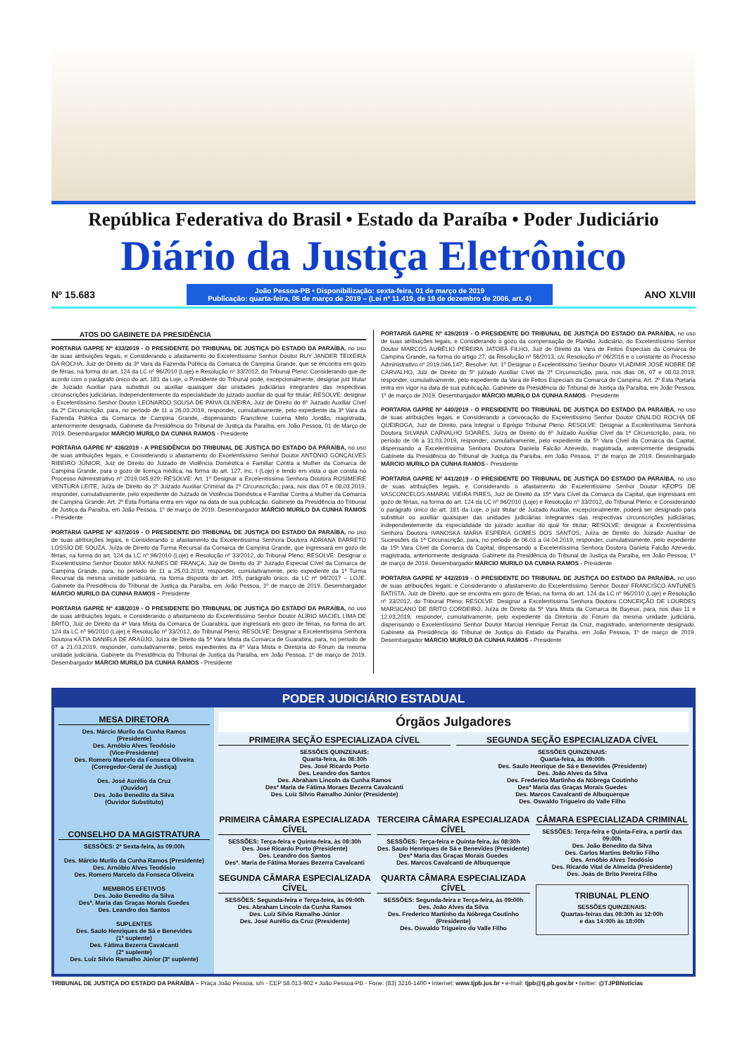República Federativa do Brasil • Estado da Paraíba • Poder Judiciário
Diário da Justiça Eletrônico
Nº 15.683
João Pessoa-PB • Disponibilização: sexta-feira, 01 de março de 2019
Publicação: quarta-feira, 06 de março de 2019 – (Lei nº 11.419, de 19 de dezembro de 2006, art. 4)
ANO XLVIII
ATOS DO GABINETE DA PRESIDÊNCIA
PORTARIA GAPRE Nº 433/2019 - O PRESIDENTE DO TRIBUNAL DE JUSTIÇA DO ESTADO DA PARAÍBA, no uso de suas atribuições legais, e Considerando o afastamento do Excelentíssimo Senhor Doutor RUY JANDER TEIXEIRA DA ROCHA, Juiz de Direito da 3ª Vara da Fazenda Pública da Comarca de Campina Grande, que se encontra em gozo de férias, na forma do art. 124 da LC nº 96/2010 (Loje) e Resolução nº 33/2012, do Tribunal Pleno; Considerando que de acordo com o parágrafo único do art. 181 da Loje, o Presidente do Tribunal pode, excepcionalmente, designar juiz titular de Juizado Auxiliar para substituir ou auxiliar quaisquer das unidades judiciárias integrantes das respectivas circunscrições judiciárias, independentemente da especialidade do juizado auxiliar do qual for titular; RESOLVE: designar o Excelentíssimo Senhor Doutor LEONARDO SOUSA DE PAIVA OLIVEIRA, Juiz de Direito do 6º Juizado Auxiliar Cível da 2ª Circunscrição, para, no período de 11 a 26.03.2019, responder, cumulativamente, pelo expediente da 3ª Vara da Fazenda Pública da Comarca de Campina Grande, dispensando Francilene Lucena Melo Jordão, magistrada, anteriormente designada. Gabinete da Presidência do Tribunal de Justiça da Paraíba, em João Pessoa, 01 de Março de 2019. Desembargador MÁRCIO MURILO DA CUNHA RAMOS - Presidente
PORTARIA GAPRE Nº 436/2019 - A PRESIDÊNCIA DO TRIBUNAL DE JUSTIÇA DO ESTADO DA PARAÍBA, no uso de suas atribuições legais, e Considerando o afastamento do Excelentíssimo Senhor Doutor ANTÔNIO GONÇALVES RIBEIRO JÚNIOR, Juiz de Direito do Juizado de Violência Doméstica e Familiar Contra a Mulher da Comarca de Campina Grande, para o gozo de licença médica, na forma do art. 127, inc. I (Loje) e tendo em vista o que consta no Processo Administrativo nº 2019.045.929; RESOLVE: Art. 1º Designar a Excelentíssima Senhora Doutora ROSIMEIRE VENTURA LEITE, Juíza de Direito do 2º Juizado Auxiliar Criminal da 2ª Circunscrição, para, nos dias 07 e 08.03.2019, responder, cumulativamente, pelo expediente do Juizado de Violência Doméstica e Familiar Contra a Mulher da Comarca de Campina Grande. Art. 2º Esta Portaria entra em vigor na data de sua publicação. Gabinete da Presidência do Tribunal de Justiça da Paraíba, em João Pessoa, 1º de março de 2019. Desembargador MÁRCIO MURILO DA CUNHA RAMOS - Presidente
PORTARIA GAPRE Nº 437/2019 - O PRESIDENTE DO TRIBUNAL DE JUSTIÇA DO ESTADO DA PARAÍBA, no uso de suas atribuições legais, e Considerando o afastamento da Excelentíssima Senhora Doutora ADRIANA BARRETO LOSSÍO DE SOUZA, Juíza de Direito da Turma Recursal da Comarca de Campina Grande, que ingressará em gozo de férias, na forma do art. 124 da LC nº 96/2010 (Loje) e Resolução nº 33/2012, do Tribunal Pleno; RESOLVE: Designar o Excelentíssimo Senhor Doutor MAX NUNES DE FRANÇA, Juiz de Direito do 3º Juizado Especial Cível da Comarca de Campina Grande, para, no período de 11 a 25.03.2019, responder, cumulativamente, pelo expediente da 1ª Turma Recursal da mesma unidade judiciária, na forma disposta do art. 205, parágrafo único, da LC nº 96/2017 – LOJE. Gabinete da Presidência do Tribunal de Justiça da Paraíba, em João Pessoa, 1º de março de 2019. Desembargador MÁRCIO MURILO DA CUNHA RAMOS – Presidente
PORTARIA GAPRE Nº 438/2019 - O PRESIDENTE DO TRIBUNAL DE JUSTIÇA DO ESTADO DA PARAÍBA, no uso de suas atribuições legais, e Considerando o afastamento do Excelentíssimo Senhor Doutor ALÍRIO MACIEL LIMA DE BRITO, Juiz de Direito da 4ª Vara Mista da Comarca de Guarabira, que ingressará em gozo de férias, na forma do art. 124 da LC nº 96/2010 (Loje) e Resolução nº 33/2012, do Tribunal Pleno; RESOLVE: Designar a Excelentíssima Senhora Doutora KÁTIA DANIELA DE ARAÚJO, Juíza de Direito da 5ª Vara Mista da Comarca de Guarabira, para, no período de 07 a 21.03.2019, responder, cumulativamente, pelos expedientes da 4ª Vara Mista e Diretoria do Fórum da mesma unidade judiciária. Gabinete da Presidência do Tribunal de Justiça da Paraíba, em João Pessoa, 1º de março de 2019. Desembargador MÁRCIO MURILO DA CUNHA RAMOS - Presidente
PORTARIA GAPRE Nº 439/2019 - O PRESIDENTE DO TRIBUNAL DE JUSTIÇA DO ESTADO DA PARAÍBA, no uso de suas atribuições legais, e Considerando o gozo da compensação de Plantão Judiciário, do Excelentíssimo Senhor Doutor MARCOS AURÉLIO PEREIRA JATOBÁ FILHO, Juiz de Direito da Vara de Feitos Especiais da Comarca de Campina Grande, na forma do artigo 27, da Resolução nº 56/2013, c/c Resolução nº 06/2016 e o constante do Processo Administrativo nº 2019.046.147; Resolve: Art. 1º Designar o Excelentíssimo Senhor Doutor VLADIMIR JOSÉ NOBRE DE CARVALHO, Juiz de Direito do 5º juizado Auxiliar Cível da 2ª Circunscrição, para, nos dias 06, 07 e 08.03.2019, responder, cumulativamente, pelo expediente da Vara de Feitos Especiais da Comarca de Campina. Art. 2º Esta Portaria entra em vigor na data de sua publicação. Gabinete da Presidência do Tribunal de Justiça da Paraíba, em João Pessoa, 1º de março de 2019. Desembargador MÁRCIO MURILO DA CUNHA RAMOS - Presidente
PORTARIA GAPRE Nº 440/2019 - O PRESIDENTE DO TRIBUNAL DE JUSTIÇA DO ESTADO DA PARAÍBA, no uso de suas atribuições legais, e Considerando a convocação do Excelentíssimo Senhor Doutor ONALDO ROCHA DE QUEIROGA, Juiz de Direito, para integrar o Egrégio Tribunal Pleno. RESOLVE: Designar a Excelentíssima Senhora Doutora SILVANA CARVALHO SOARES, Juíza de Direito do 6º Juizado Auxiliar Cível da 1ª Circunscrição, para, no período de 06 a 31.03.2019, responder, cumulativamente, pelo expediente da 5ª Vara Cível da Comarca da Capital, dispensando a Excelentíssima Senhora Doutora Daniela Falcão Azevedo, magistrada, anteriormente designada. Gabinete da Presidência do Tribunal de Justiça da Paraíba, em João Pessoa, 1º de março de 2019. Desembargado MÁRCIO MURILO DA CUNHA RAMOS - Presidente
PORTARIA GAPRE Nº 441/2019 - O PRESIDENTE DO TRIBUNAL DE JUSTIÇA DO ESTADO DA PARAÍBA, no uso de suas atribuições legais, e Considerando o afastamento do Excelentíssimo Senhor Doutor KÉOPS DE VASCONCELOS AMARAL VIEIRA PIRES, Juiz de Direito da 15ª Vara Cível da Comarca da Capital, que ingressará em gozo de férias, na forma do art. 124 da LC nº 96/2010 (Loje) e Resolução nº 33/2012, do Tribunal Pleno; e Considerando o parágrafo único do art. 181 da Loje, o juiz titular de Juizado Auxiliar, excepcionalmente, poderá ser designado para substituir ou auxiliar quaisquer das unidades judiciárias integrantes das respectivas circunscrições judiciárias, independentemente da especialidade do juizado auxiliar do qual for titular; RESOLVE: designar a Excelentíssima Senhora Doutora IVANOSKA MARIA ESPERIA GOMES DOS SANTOS, Juíza de Direito do Juizado Auxiliar de Sucessões da 1ª Circunscrição, para, no período de 06.03 a 04.04.2019, responder, cumulativamente, pelo expediente da 15ª Vara Cível da Comarca da Capital, dispensando a Excelentíssima Senhora Doutora Daniela Falcão Azevedo, magistrada, anteriormente designada. Gabinete da Presidência do Tribunal de Justiça da Paraíba, em João Pessoa, 1º de março de 2019. Desembargador MÁRCIO MURILO DA CUNHA RAMOS - Presidente
PORTARIA GAPRE Nº 442/2019 - O PRESIDENTE DO TRIBUNAL DE JUSTIÇA DO ESTADO DA PARAÍBA, no uso de suas atribuições legais; e Considerando o afastamento do Excelentíssimo Senhor Doutor FRANCISCO ANTUNES BATISTA, Juiz de Direito, que se encontra em gozo de férias, na forma do art. 124 da LC nº 96/2010 (Loje) e Resolução nº 33/2012, do Tribunal Pleno; RESOLVE: Designar a Excelentíssima Senhora Doutora CONCEIÇÃO DE LOURDES MARSICANO DE BRITO CORDEIRO, Juíza de Direito da 5ª Vara Mista da Comarca de Bayeux, para, nos dias 11 e 12.03.2019, responder, cumulativamente, pelo expediente da Diretoria do Fórum da mesma unidade judiciária, dispensando o Excelentíssimo Senhor Doutor Marcial Henrique Ferraz da Cruz, magistrado, anteriormente designado. Gabinete da Presidência do Tribunal de Justiça do Estado da Paraíba, em João Pessoa, 1º de março de 2019. Desembargador MÁRCIO MURILO DA CUNHA RAMOS - Presidente
PODER JUDICIÁRIO ESTADUAL
MESA DIRETORA
Des. Márcio Murilo da Cunha Ramos
(Presidente)
Des. Arnóbio Alves Teodósio
(Vice-Presidente)
Des. Romero Marcelo da Fonseca Oliveira
(Corregedor-Geral de Justiça)
Des. José Aurélio da Cruz
(Ouvidor)
Des. João Benedito da Silva
(Ouvidor Substituto)
CONSELHO DA MAGISTRATURA
SESSÕES: 2ª Sexta-feira, às 09:00h
Des. Márcio Murilo da Cunha Ramos (Presidente)
Des. Arnóbio Alves Teodósio
Des. Romero Marcelo da Fonseca Oliveira
MEMBROS EFETIVOS
Des. João Benedito da Silva
Desª. Maria das Graças Morais Guedes
Des. Leandro dos Santos
SUPLENTES
Des. Saulo Henriques de Sá e Benevides
(1º suplente)
Des. Fátima Bezerra Cavalcanti
(2º suplente)
Des. Luiz Silvio Ramalho Júnior (3º suplente)
Órgãos Julgadores
PRIMEIRA SEÇÃO ESPECIALIZADA CÍVEL
SESSÕES QUINZENAIS:
Quarta-feira, às 08:30h
Des. José Ricardo Porto
Des. Leandro dos Santos
Des. Abraham Lincoln da Cunha Ramos
Desª Maria de Fátima Moraes Bezerra Cavalcanti
Des. Luiz Silvio Ramalho Júnior (Presidente)
SEGUNDA SEÇÃO ESPECIALIZADA CÍVEL
SESSÕES QUINZENAIS:
Quarta-feira, às 09:00h
Des. Saulo Henrique de Sá e Benevides (Presidente)
Des. João Alves da Silva
Des. Frederico Martinho da Nóbrega Coutinho
Desª Maria das Graças Morais Guedes
Des. Marcos Cavalcanti de Albuquerque
Des. Oswaldo Trigueiro do Valle Filho
PRIMEIRA CÂMARA ESPECIALIZADA CÍVEL
SESSÕES: Terça-feira e Quinta-feira, às 08:30h
Des. José Ricardo Porto (Presidente)
Des. Leandro dos Santos
Desª. Maria de Fátima Moraes Bezerra Cavalcanti
SEGUNDA CÂMARA ESPECIALIZADA CÍVEL
SESSÕES: Segunda-feira e Terça-feira, às 09:00h
Des. Abraham Lincoln da Cunha Ramos
Des. Luiz Silvio Ramalho Júnior
Des. José Aurélio da Cruz (Presidente)
TERCEIRA CÂMARA ESPECIALIZADA CÍVEL
SESSÕES: Terça-feira e Quinta-feira, às 08:30h
Des. Saulo Henriques de Sá e Benevides (Presidente)
Desª Maria das Graças Morais Guedes
Des. Marcos Cavalcanti de Albuquerque
QUARTA CÂMARA ESPECIALIZADA CÍVEL
SESSÕES: Segunda-feira e Terça-feira, às 09:00h
Des. João Alves da Silva
Des. Frederico Martinho da Nóbrega Coutinho
(Presidente)
Des. Oswaldo Trigueiro do Valle Filho
CÂMARA ESPECIALIZADA CRIMINAL
SESSÕES: Terça-feira e Quinta-Feira, a partir das 09:00h
Des. João Benedito da Silva
Des. Carlos Martins Beltrão Filho
Des. Arnóbio Alves Teodósio
Des. Ricardo Vital de Almeida (Presidente)
Des. Joás de Brito Pereira Filho
TRIBUNAL PLENO
SESSÕES QUINZENAIS:
Quartas-feiras das 08:30h às 12:00h
e das 14:00h às 18:00h
TRIBUNAL DE JUSTIÇA DO ESTADO DA PARAÍBA – Praça João Pessoa, s/n - CEP 58.013-902 • João Pessoa-PB - Fone: (83) 3216-1400 • Internet: www.tjpb.jus.br • e-mail: tjpb@tj.pb.gov.br • twitter: @TJPBNoticias